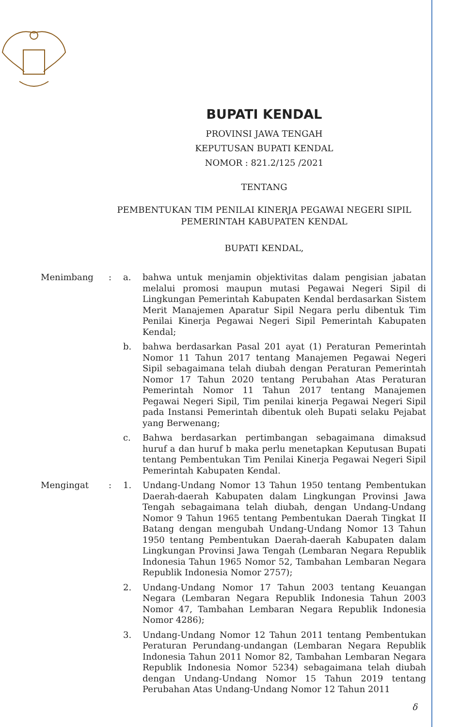BUPATI KENDAL
PROVINSI JAWA TENGAH
KEPUTUSAN BUPATI KENDAL
NOMOR : 821.2/125 /2021
TENTANG
PEMBENTUKAN TIM PENILAI KINERJA PEGAWAI NEGERI SIPIL
PEMERINTAH KABUPATEN KENDAL
BUPATI KENDAL,
Menimbang :
a. bahwa untuk menjamin objektivitas dalam pengisian jabatan melalui promosi maupun mutasi Pegawai Negeri Sipil di Lingkungan Pemerintah Kabupaten Kendal berdasarkan Sistem Merit Manajemen Aparatur Sipil Negara perlu dibentuk Tim Penilai Kinerja Pegawai Negeri Sipil Pemerintah Kabupaten Kendal;
b. bahwa berdasarkan Pasal 201 ayat (1) Peraturan Pemerintah Nomor 11 Tahun 2017 tentang Manajemen Pegawai Negeri Sipil sebagaimana telah diubah dengan Peraturan Pemerintah Nomor 17 Tahun 2020 tentang Perubahan Atas Peraturan Pemerintah Nomor 11 Tahun 2017 tentang Manajemen Pegawai Negeri Sipil, Tim penilai kinerja Pegawai Negeri Sipil pada Instansi Pemerintah dibentuk oleh Bupati selaku Pejabat yang Berwenang;
c. Bahwa berdasarkan pertimbangan sebagaimana dimaksud huruf a dan huruf b maka perlu menetapkan Keputusan Bupati tentang Pembentukan Tim Penilai Kinerja Pegawai Negeri Sipil Pemerintah Kabupaten Kendal.
Mengingat :
1. Undang-Undang Nomor 13 Tahun 1950 tentang Pembentukan Daerah-daerah Kabupaten dalam Lingkungan Provinsi Jawa Tengah sebagaimana telah diubah, dengan Undang-Undang Nomor 9 Tahun 1965 tentang Pembentukan Daerah Tingkat II Batang dengan mengubah Undang-Undang Nomor 13 Tahun 1950 tentang Pembentukan Daerah-daerah Kabupaten dalam Lingkungan Provinsi Jawa Tengah (Lembaran Negara Republik Indonesia Tahun 1965 Nomor 52, Tambahan Lembaran Negara Republik Indonesia Nomor 2757);
2. Undang-Undang Nomor 17 Tahun 2003 tentang Keuangan Negara (Lembaran Negara Republik Indonesia Tahun 2003 Nomor 47, Tambahan Lembaran Negara Republik Indonesia Nomor 4286);
3. Undang-Undang Nomor 12 Tahun 2011 tentang Pembentukan Peraturan Perundang-undangan (Lembaran Negara Republik Indonesia Tahun 2011 Nomor 82, Tambahan Lembaran Negara Republik Indonesia Nomor 5234) sebagaimana telah diubah dengan Undang-Undang Nomor 15 Tahun 2019 tentang Perubahan Atas Undang-Undang Nomor 12 Tahun 2011
δ